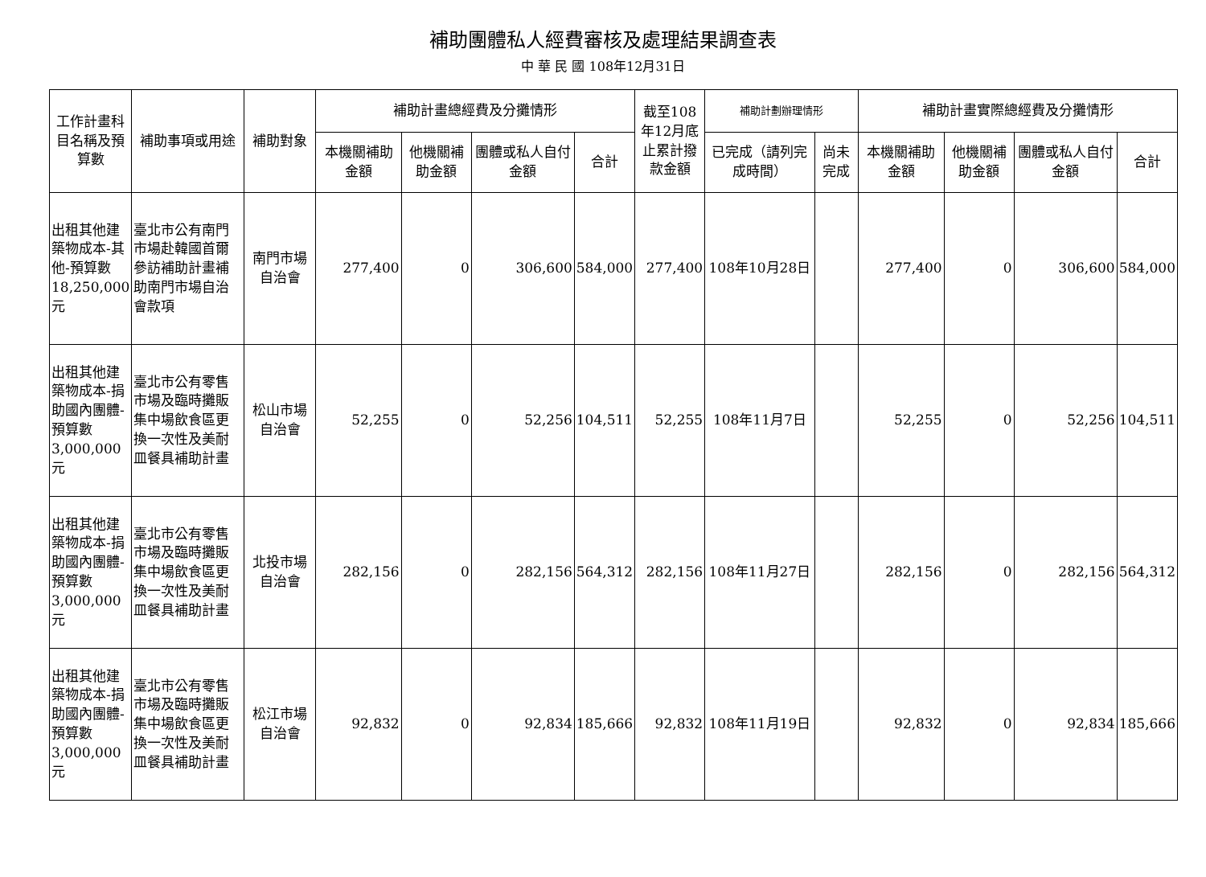補助團體私人經費審核及處理結果調查表
中 華 民 國 108年12月31日
| 工作計畫科目名稱及預算數 | 補助事項或用途 | 補助對象 | 補助計畫總經費及分攤情形 | | | | 截至108年12月底止累計撥款金額 | 補助計劃辦理情形 | | 補助計畫實際總經費及分攤情形 | | | |
| --- | --- | --- | --- | --- | --- | --- | --- | --- | --- | --- | --- | --- | --- |
| | | | 本機關補助金額 | 他機關補助金額 | 團體或私人自付金額 | 合計 | | 已完成（請列完成時間） | 尚未完成 | 本機關補助金額 | 他機關補助金額 | 團體或私人自付金額 | 合計 |
| 出租其他建築物成本-其他-預算數18,250,000元 | 臺北市公有南門市場赴韓國首爾參訪補助計畫補助南門市場自治會款項 | 南門市場自治會 | 277,400 | 0 | 306,600 | 584,000 | 277,400 | 108年10月28日 | | 277,400 | 0 | 306,600 | 584,000 |
| 出租其他建築物成本-捐助國內團體-預算數3,000,000元 | 臺北市公有零售市場及臨時攤販集中場飲食區更換一次性及美耐皿餐具補助計畫 | 松山市場自治會 | 52,255 | 0 | 52,256 | 104,511 | 52,255 | 108年11月7日 | | 52,255 | 0 | 52,256 | 104,511 |
| 出租其他建築物成本-捐助國內團體-預算數3,000,000元 | 臺北市公有零售市場及臨時攤販集中場飲食區更換一次性及美耐皿餐具補助計畫 | 北投市場自治會 | 282,156 | 0 | 282,156 | 564,312 | 282,156 | 108年11月27日 | | 282,156 | 0 | 282,156 | 564,312 |
| 出租其他建築物成本-捐助國內團體-預算數3,000,000元 | 臺北市公有零售市場及臨時攤販集中場飲食區更換一次性及美耐皿餐具補助計畫 | 松江市場自治會 | 92,832 | 0 | 92,834 | 185,666 | 92,832 | 108年11月19日 | | 92,832 | 0 | 92,834 | 185,666 |